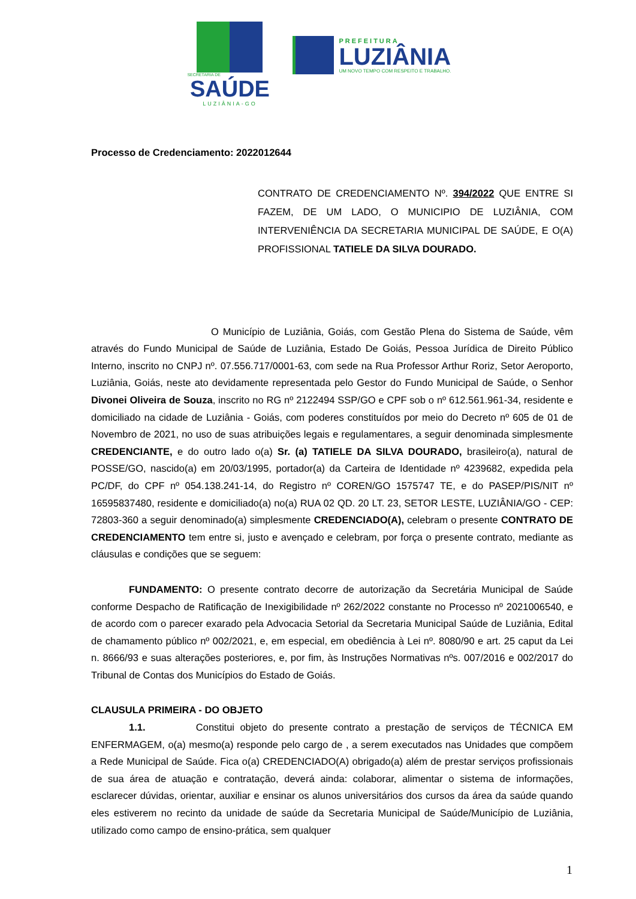SECRETARIA DE
SAÚDE
LUZIÂNIA-GO
PREFEITURA
LUZIÂNIA
UM NOVO TEMPO COM RESPEITO E TRABALHO.
Processo de Credenciamento: 2022012644
CONTRATO DE CREDENCIAMENTO Nº. 394/2022 QUE ENTRE SI FAZEM, DE UM LADO, O MUNICIPIO DE LUZIÂNIA, COM INTERVENIÊNCIA DA SECRETARIA MUNICIPAL DE SAÚDE, E O(A) PROFISSIONAL TATIELE DA SILVA DOURADO.
O Município de Luziânia, Goiás, com Gestão Plena do Sistema de Saúde, vêm através do Fundo Municipal de Saúde de Luziânia, Estado De Goiás, Pessoa Jurídica de Direito Público Interno, inscrito no CNPJ nº. 07.556.717/0001-63, com sede na Rua Professor Arthur Roriz, Setor Aeroporto, Luziânia, Goiás, neste ato devidamente representada pelo Gestor do Fundo Municipal de Saúde, o Senhor Divonei Oliveira de Souza, inscrito no RG nº 2122494 SSP/GO e CPF sob o nº 612.561.961-34, residente e domiciliado na cidade de Luziânia - Goiás, com poderes constituídos por meio do Decreto nº 605 de 01 de Novembro de 2021, no uso de suas atribuições legais e regulamentares, a seguir denominada simplesmente CREDENCIANTE, e do outro lado o(a) Sr. (a) TATIELE DA SILVA DOURADO, brasileiro(a), natural de POSSE/GO, nascido(a) em 20/03/1995, portador(a) da Carteira de Identidade nº 4239682, expedida pela PC/DF, do CPF nº 054.138.241-14, do Registro nº COREN/GO 1575747 TE, e do PASEP/PIS/NIT nº 16595837480, residente e domiciliado(a) no(a) RUA 02 QD. 20 LT. 23, SETOR LESTE, LUZIÂNIA/GO - CEP: 72803-360 a seguir denominado(a) simplesmente CREDENCIADO(A), celebram o presente CONTRATO DE CREDENCIAMENTO tem entre si, justo e avençado e celebram, por força o presente contrato, mediante as cláusulas e condições que se seguem:
FUNDAMENTO: O presente contrato decorre de autorização da Secretária Municipal de Saúde conforme Despacho de Ratificação de Inexigibilidade nº 262/2022 constante no Processo nº 2021006540, e de acordo com o parecer exarado pela Advocacia Setorial da Secretaria Municipal Saúde de Luziânia, Edital de chamamento público nº 002/2021, e, em especial, em obediência à Lei nº. 8080/90 e art. 25 caput da Lei n. 8666/93 e suas alterações posteriores, e, por fim, às Instruções Normativas nºs. 007/2016 e 002/2017 do Tribunal de Contas dos Municípios do Estado de Goiás.
CLAUSULA PRIMEIRA - DO OBJETO
1.1. Constitui objeto do presente contrato a prestação de serviços de TÉCNICA EM ENFERMAGEM, o(a) mesmo(a) responde pelo cargo de , a serem executados nas Unidades que compõem a Rede Municipal de Saúde. Fica o(a) CREDENCIADO(A) obrigado(a) além de prestar serviços profissionais de sua área de atuação e contratação, deverá ainda: colaborar, alimentar o sistema de informações, esclarecer dúvidas, orientar, auxiliar e ensinar os alunos universitários dos cursos da área da saúde quando eles estiverem no recinto da unidade de saúde da Secretaria Municipal de Saúde/Município de Luziânia, utilizado como campo de ensino-prática, sem qualquer
1